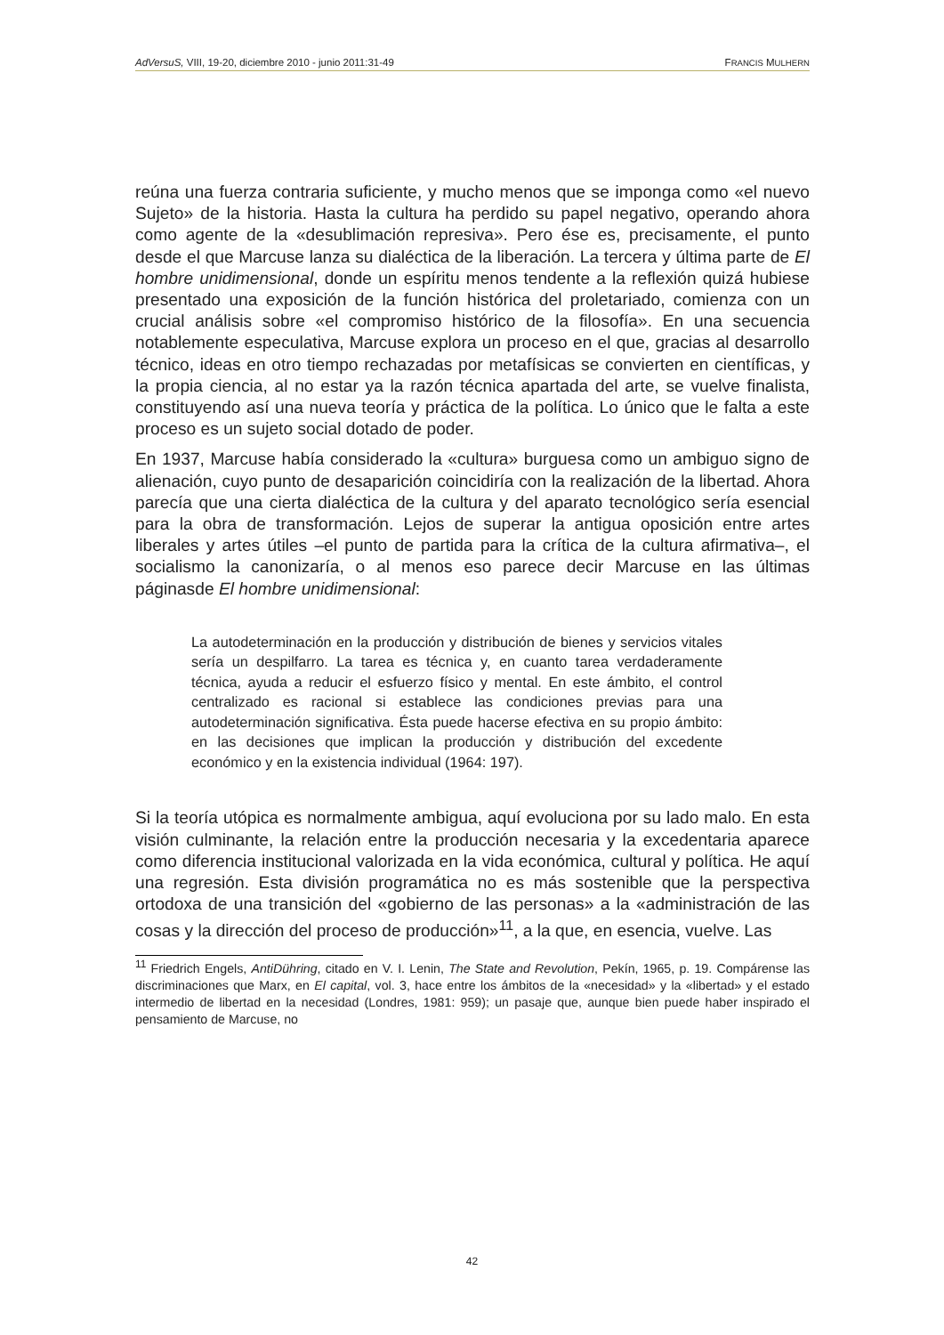AdVersuS, VIII, 19-20, diciembre 2010 - junio 2011:31-49 FRANCIS MULHERN
reúna una fuerza contraria suficiente, y mucho menos que se imponga como «el nuevo Sujeto» de la historia. Hasta la cultura ha perdido su papel negativo, operando ahora como agente de la «desublimación represiva». Pero ése es, precisamente, el punto desde el que Marcuse lanza su dialéctica de la liberación. La tercera y última parte de El hombre unidimensional, donde un espíritu menos tendente a la reflexión quizá hubiese presentado una exposición de la función histórica del proletariado, comienza con un crucial análisis sobre «el compromiso histórico de la filosofía». En una secuencia notablemente especulativa, Marcuse explora un proceso en el que, gracias al desarrollo técnico, ideas en otro tiempo rechazadas por metafísicas se convierten en científicas, y la propia ciencia, al no estar ya la razón técnica apartada del arte, se vuelve finalista, constituyendo así una nueva teoría y práctica de la política. Lo único que le falta a este proceso es un sujeto social dotado de poder.
En 1937, Marcuse había considerado la «cultura» burguesa como un ambiguo signo de alienación, cuyo punto de desaparición coincidiría con la realización de la libertad. Ahora parecía que una cierta dialéctica de la cultura y del aparato tecnológico sería esencial para la obra de transformación. Lejos de superar la antigua oposición entre artes liberales y artes útiles –el punto de partida para la crítica de la cultura afirmativa–, el socialismo la canonizaría, o al menos eso parece decir Marcuse en las últimas páginasde El hombre unidimensional:
La autodeterminación en la producción y distribución de bienes y servicios vitales sería un despilfarro. La tarea es técnica y, en cuanto tarea verdaderamente técnica, ayuda a reducir el esfuerzo físico y mental. En este ámbito, el control centralizado es racional si establece las condiciones previas para una autodeterminación significativa. Ésta puede hacerse efectiva en su propio ámbito: en las decisiones que implican la producción y distribución del excedente económico y en la existencia individual (1964: 197).
Si la teoría utópica es normalmente ambigua, aquí evoluciona por su lado malo. En esta visión culminante, la relación entre la producción necesaria y la excedentaria aparece como diferencia institucional valorizada en la vida económica, cultural y política. He aquí una regresión. Esta división programática no es más sostenible que la perspectiva ortodoxa de una transición del «gobierno de las personas» a la «administración de las cosas y la dirección del proceso de producción»<sup>11</sup>, a la que, en esencia, vuelve. Las
<sup>11</sup> Friedrich Engels, AntiDühring, citado en V. I. Lenin, The State and Revolution, Pekín, 1965, p. 19. Compárense las discriminaciones que Marx, en El capital, vol. 3, hace entre los ámbitos de la «necesidad» y la «libertad» y el estado intermedio de libertad en la necesidad (Londres, 1981: 959); un pasaje que, aunque bien puede haber inspirado el pensamiento de Marcuse, no
42